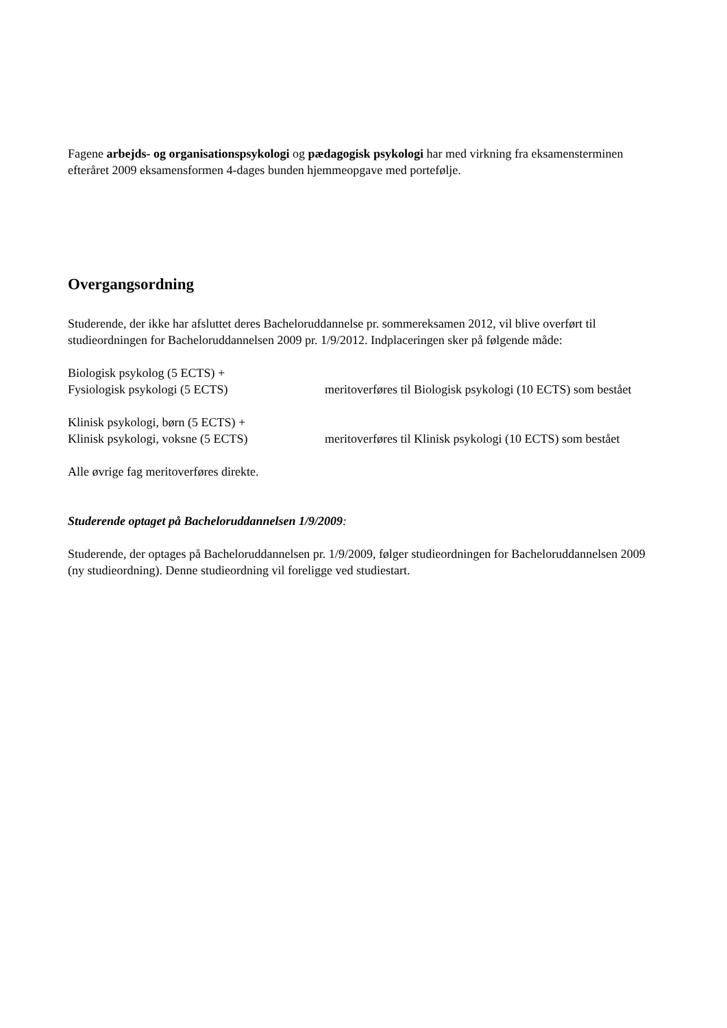Fagene arbejds- og organisationspsykologi og pædagogisk psykologi har med virkning fra eksamensterminen efteråret 2009 eksamensformen 4-dages bunden hjemmeopgave med portefølje.
Overgangsordning
Studerende, der ikke har afsluttet deres Bacheloruddannelse pr. sommereksamen 2012, vil blive overført til studieordningen for Bacheloruddannelsen 2009 pr. 1/9/2012. Indplaceringen sker på følgende måde:
Biologisk psykolog (5 ECTS) +
Fysiologisk psykologi (5 ECTS) meritoverføres til Biologisk psykologi (10 ECTS) som bestået
Klinisk psykologi, børn (5 ECTS) +
Klinisk psykologi, voksne (5 ECTS) meritoverføres til Klinisk psykologi (10 ECTS) som bestået
Alle øvrige fag meritoverføres direkte.
Studerende optaget på Bacheloruddannelsen 1/9/2009:
Studerende, der optages på Bacheloruddannelsen pr. 1/9/2009, følger studieordningen for Bacheloruddannelsen 2009 (ny studieordning). Denne studieordning vil foreligge ved studiestart.